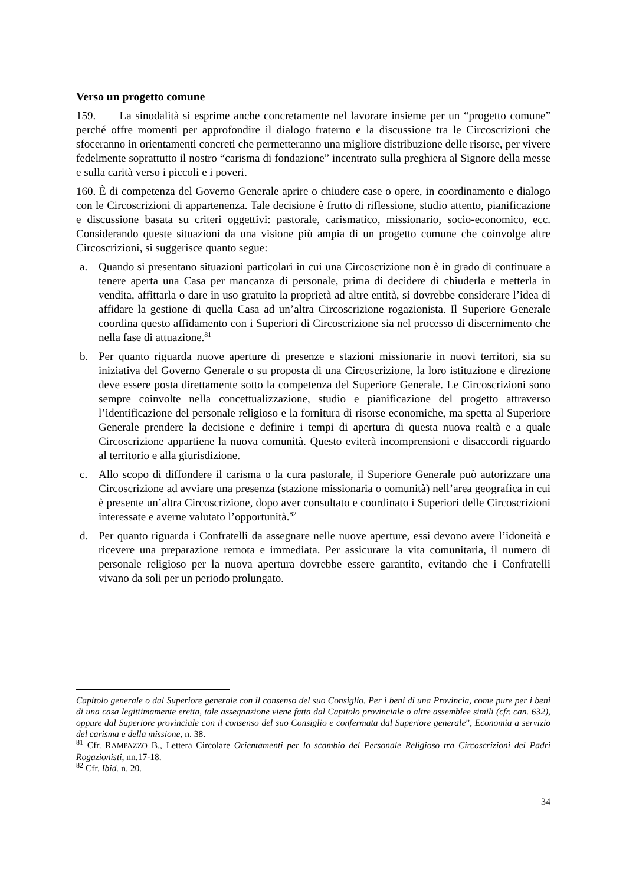Verso un progetto comune
159. La sinodalità si esprime anche concretamente nel lavorare insieme per un “progetto comune” perché offre momenti per approfondire il dialogo fraterno e la discussione tra le Circoscrizioni che sfoceranno in orientamenti concreti che permetteranno una migliore distribuzione delle risorse, per vivere fedelmente soprattutto il nostro “carisma di fondazione” incentrato sulla preghiera al Signore della messe e sulla carità verso i piccoli e i poveri.
160. È di competenza del Governo Generale aprire o chiudere case o opere, in coordinamento e dialogo con le Circoscrizioni di appartenenza. Tale decisione è frutto di riflessione, studio attento, pianificazione e discussione basata su criteri oggettivi: pastorale, carismatico, missionario, socio-economico, ecc. Considerando queste situazioni da una visione più ampia di un progetto comune che coinvolge altre Circoscrizioni, si suggerisce quanto segue:
a. Quando si presentano situazioni particolari in cui una Circoscrizione non è in grado di continuare a tenere aperta una Casa per mancanza di personale, prima di decidere di chiuderla e metterla in vendita, affittarla o dare in uso gratuito la proprietà ad altre entità, si dovrebbe considerare l’idea di affidare la gestione di quella Casa ad un’altra Circoscrizione rogazionista. Il Superiore Generale coordina questo affidamento con i Superiori di Circoscrizione sia nel processo di discernimento che nella fase di attuazione.<sup>81</sup>
b. Per quanto riguarda nuove aperture di presenze e stazioni missionarie in nuovi territori, sia su iniziativa del Governo Generale o su proposta di una Circoscrizione, la loro istituzione e direzione deve essere posta direttamente sotto la competenza del Superiore Generale. Le Circoscrizioni sono sempre coinvolte nella concettualizzazione, studio e pianificazione del progetto attraverso l’identificazione del personale religioso e la fornitura di risorse economiche, ma spetta al Superiore Generale prendere la decisione e definire i tempi di apertura di questa nuova realtà e a quale Circoscrizione appartiene la nuova comunità. Questo eviterà incomprensioni e disaccordi riguardo al territorio e alla giurisdizione.
c. Allo scopo di diffondere il carisma o la cura pastorale, il Superiore Generale può autorizzare una Circoscrizione ad avviare una presenza (stazione missionaria o comunità) nell’area geografica in cui è presente un’altra Circoscrizione, dopo aver consultato e coordinato i Superiori delle Circoscrizioni interessate e averne valutato l’opportunità.<sup>82</sup>
d. Per quanto riguarda i Confratelli da assegnare nelle nuove aperture, essi devono avere l’idoneità e ricevere una preparazione remota e immediata. Per assicurare la vita comunitaria, il numero di personale religioso per la nuova apertura dovrebbe essere garantito, evitando che i Confratelli vivano da soli per un periodo prolungato.
Capitolo generale o dal Superiore generale con il consenso del suo Consiglio. Per i beni di una Provincia, come pure per i beni di una casa legittimamente eretta, tale assegnazione viene fatta dal Capitolo provinciale o altre assemblee simili (cfr. can. 632), oppure dal Superiore provinciale con il consenso del suo Consiglio e confermata dal Superiore generale”, Economia a servizio del carisma e della missione, n. 38.
<sup>81</sup> Cfr. RAMPAZZO B., Lettera Circolare Orientamenti per lo scambio del Personale Religioso tra Circoscrizioni dei Padri Rogazionisti, nn.17-18.
<sup>82</sup> Cfr. Ibid. n. 20.
34